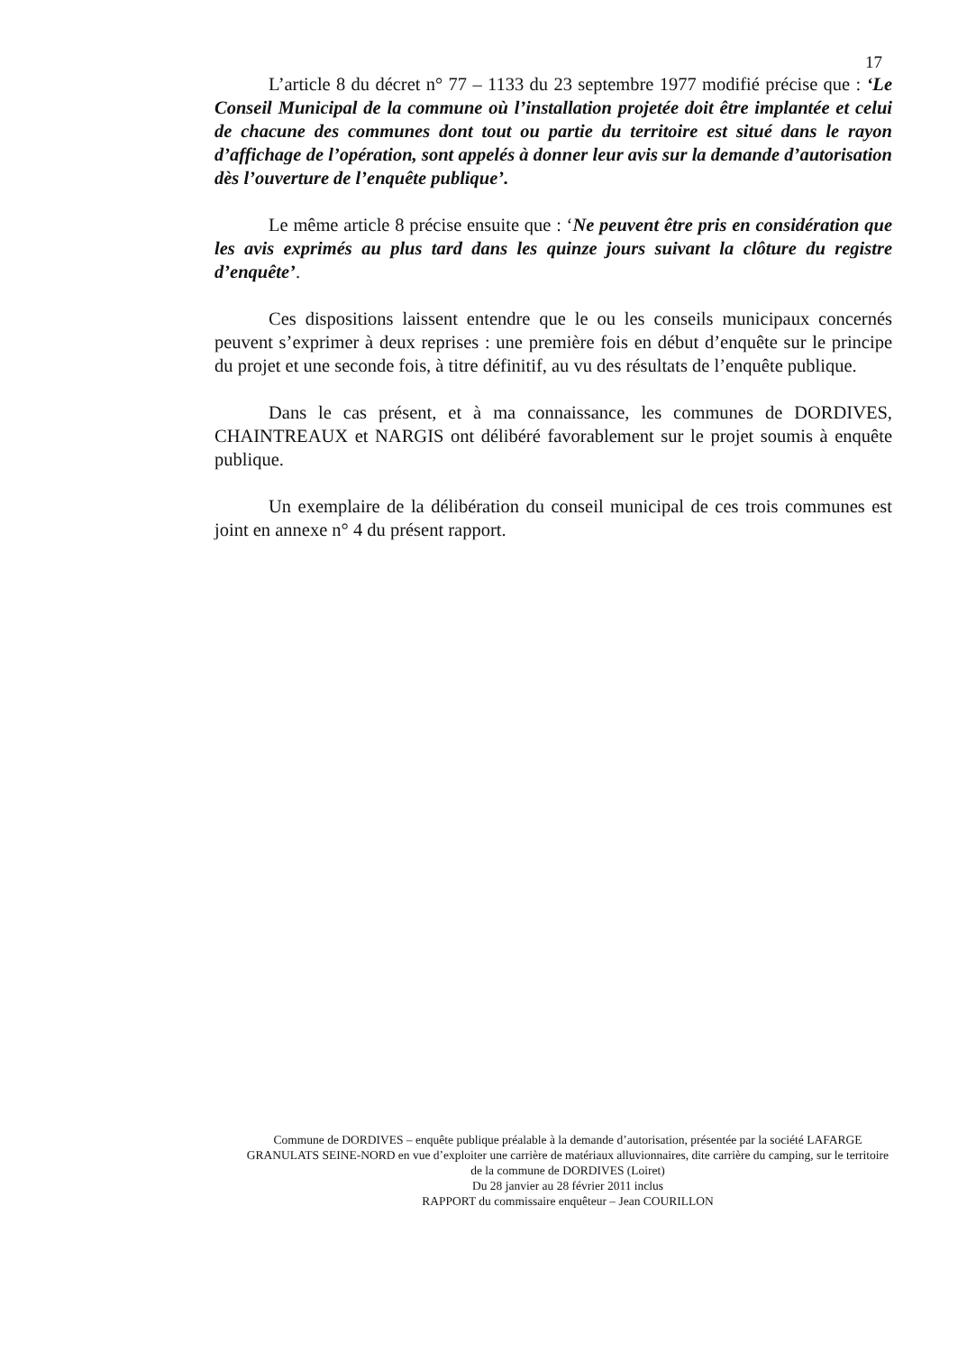17
L’article 8 du décret n° 77 – 1133 du 23 septembre 1977 modifié précise que : ‘Le Conseil Municipal de la commune où l’installation projetée doit être implantée et celui de chacune des communes dont tout ou partie du territoire est situé dans le rayon d’affichage de l’opération, sont appelés à donner leur avis sur la demande d’autorisation dès l’ouverture de l’enquête publique’.
Le même article 8 précise ensuite que : ‘Ne peuvent être pris en considération que les avis exprimés au plus tard dans les quinze jours suivant la clôture du registre d’enquête’.
Ces dispositions laissent entendre que le ou les conseils municipaux concernés peuvent s’exprimer à deux reprises : une première fois en début d’enquête sur le principe du projet et une seconde fois, à titre définitif, au vu des résultats de l’enquête publique.
Dans le cas présent, et à ma connaissance, les communes de DORDIVES, CHAINTREAUX et NARGIS ont délibéré favorablement sur le projet soumis à enquête publique.
Un exemplaire de la délibération du conseil municipal de ces trois communes est joint en annexe n° 4 du présent rapport.
Commune de DORDIVES – enquête publique préalable à la demande d’autorisation, présentée par la société LAFARGE GRANULATS SEINE-NORD en vue d’exploiter une carrière de matériaux alluvionnaires, dite carrière du camping, sur le territoire de la commune de DORDIVES (Loiret)
Du 28 janvier au 28 février 2011 inclus
RAPPORT du commissaire enquêteur – Jean COURILLON